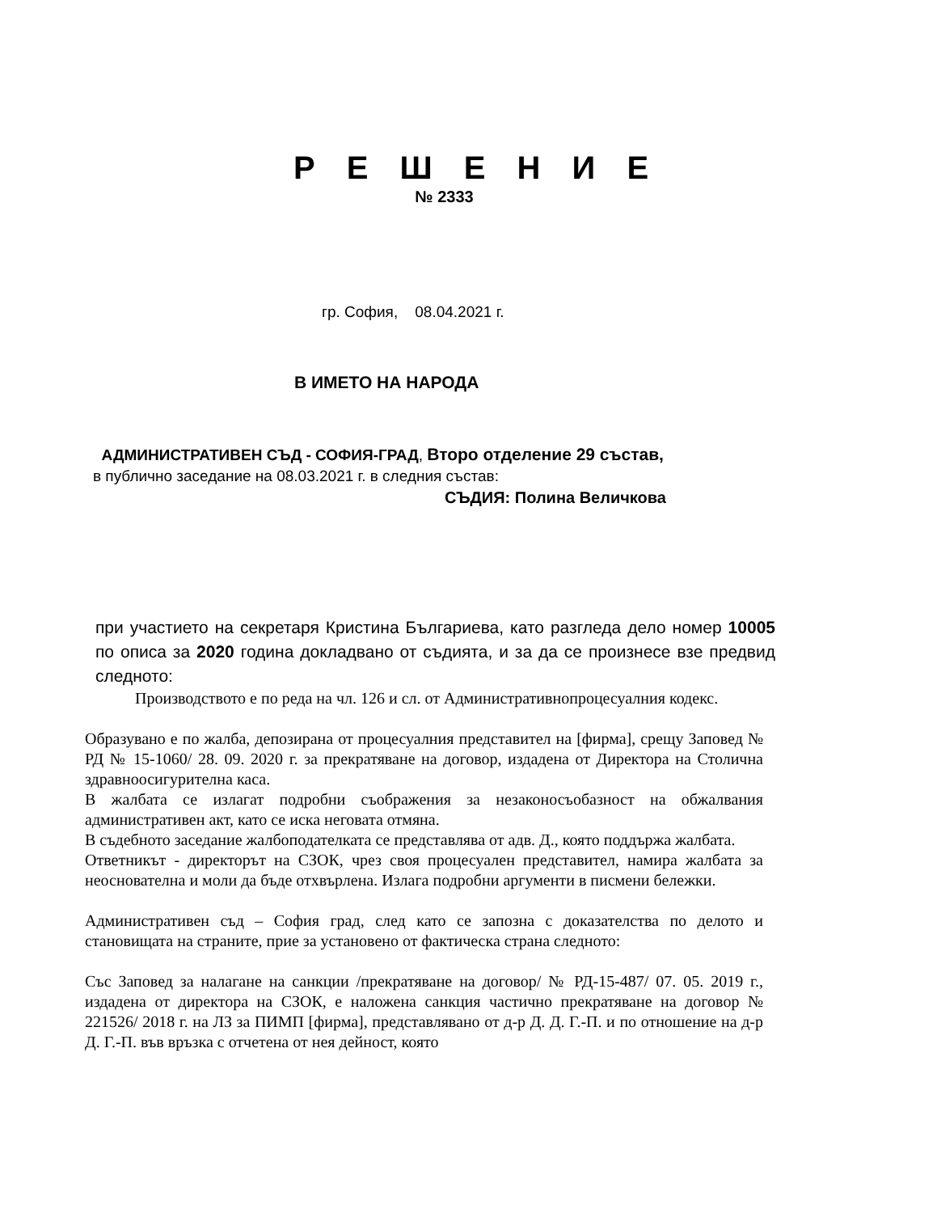Р Е Ш Е Н И Е
№ 2333
гр. София, 08.04.2021 г.
В ИМЕТО НА НАРОДА
АДМИНИСТРАТИВЕН СЪД - СОФИЯ-ГРАД, Второ отделение 29 състав,
в публично заседание на 08.03.2021 г. в следния състав:
СЪДИЯ: Полина Величкова
при участието на секретаря Кристина Българиева, като разгледа дело номер 10005 по описа за 2020 година докладвано от съдията, и за да се произнесе взе предвид следното:
Производството е по реда на чл. 126 и сл. от Административнопроцесуалния кодекс.
Образувано е по жалба, депозирана от процесуалния представител на [фирма], срещу Заповед № РД № 15-1060/ 28. 09. 2020 г. за прекратяване на договор, издадена от Директора на Столична здравноосигурителна каса.
В жалбата се излагат подробни съображения за незаконосъобазност на обжалвания административен акт, като се иска неговата отмяна.
В съдебното заседание жалбоподателката се представлява от адв. Д., която поддържа жалбата.
Ответникът - директорът на СЗОК, чрез своя процесуален представител, намира жалбата за неоснователна и моли да бъде отхвърлена. Излага подробни аргументи в писмени бележки.
Административен съд – София град, след като се запозна с доказателства по делото и становищата на страните, прие за установено от фактическа страна следното:
Със Заповед за налагане на санкции /прекратяване на договор/ № РД-15-487/ 07. 05. 2019 г., издадена от директора на СЗОК, е наложена санкция частично прекратяване на договор № 221526/ 2018 г. на ЛЗ за ПИМП [фирма], представлявано от д-р Д. Д. Г.-П. и по отношение на д-р Д. Г.-П. във връзка с отчетена от нея дейност, която